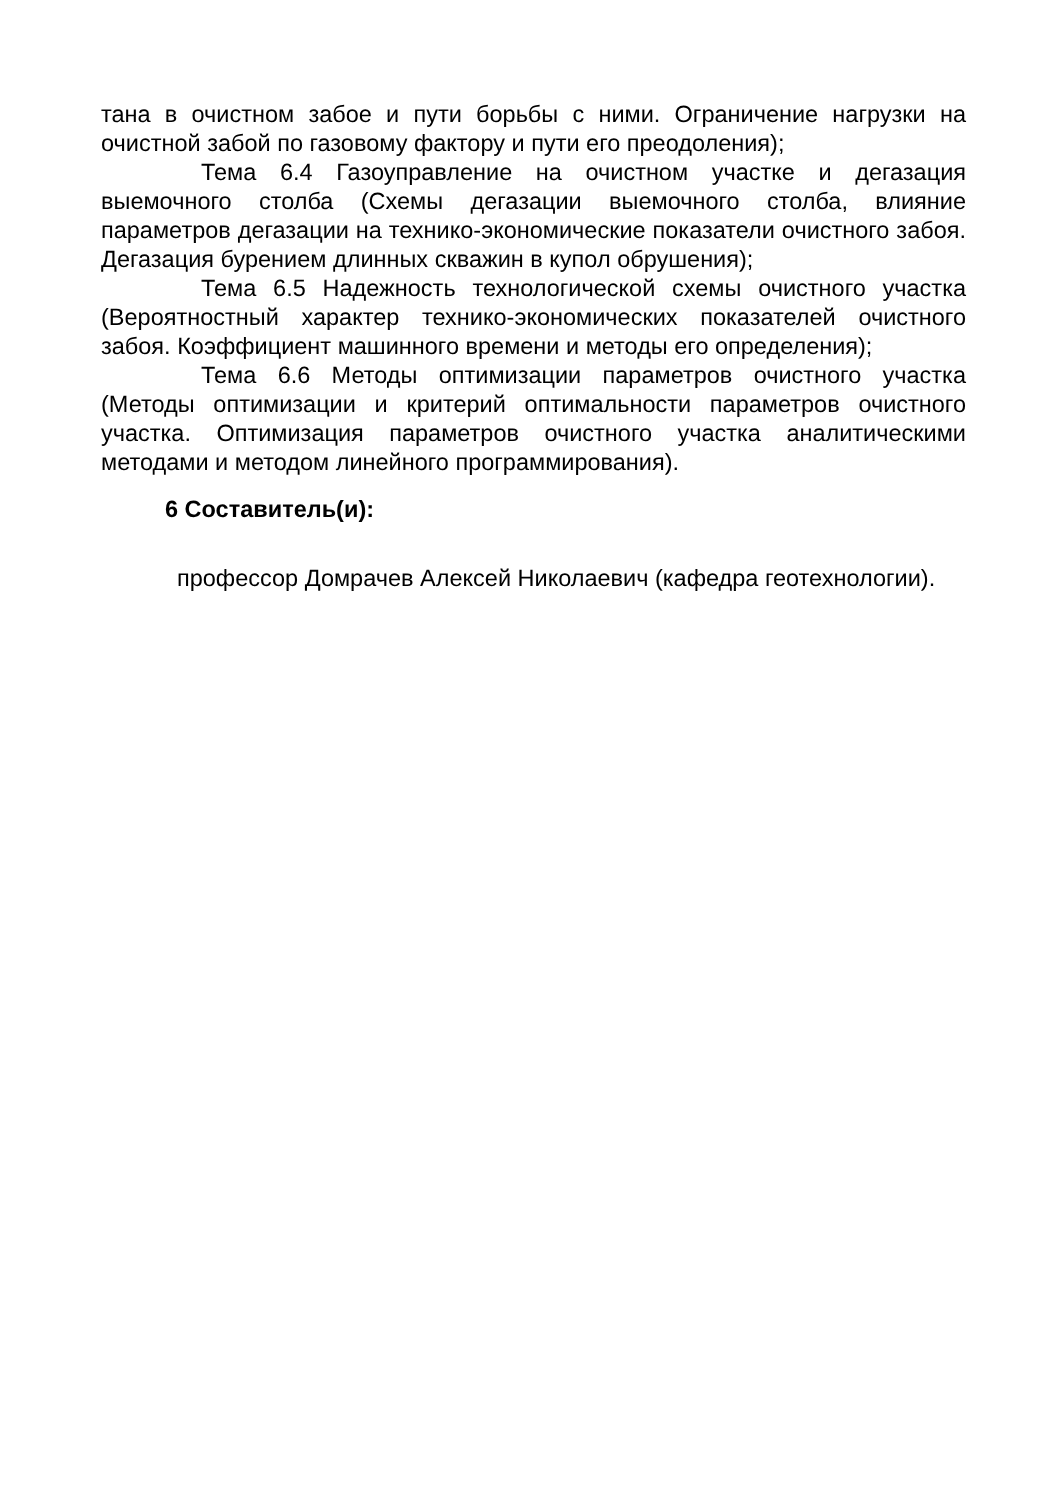тана в очистном забое и пути борьбы с ними. Ограничение нагрузки на очистной забой по газовому фактору и пути его преодоления);
Тема 6.4 Газоуправление на очистном участке и дегазация выемочного столба (Схемы дегазации выемочного столба, влияние параметров дегазации на технико-экономические показатели очистного забоя. Дегазация бурением длинных скважин в купол обрушения);
Тема 6.5 Надежность технологической схемы очистного участка (Вероятностный характер технико-экономических показателей очистного забоя. Коэффициент машинного времени и методы его определения);
Тема 6.6 Методы оптимизации параметров очистного участка (Методы оптимизации и критерий оптимальности параметров очистного участка. Оптимизация параметров очистного участка аналитическими методами и методом линейного программирования).
6 Составитель(и):
профессор Домрачев Алексей Николаевич (кафедра геотехнологии).